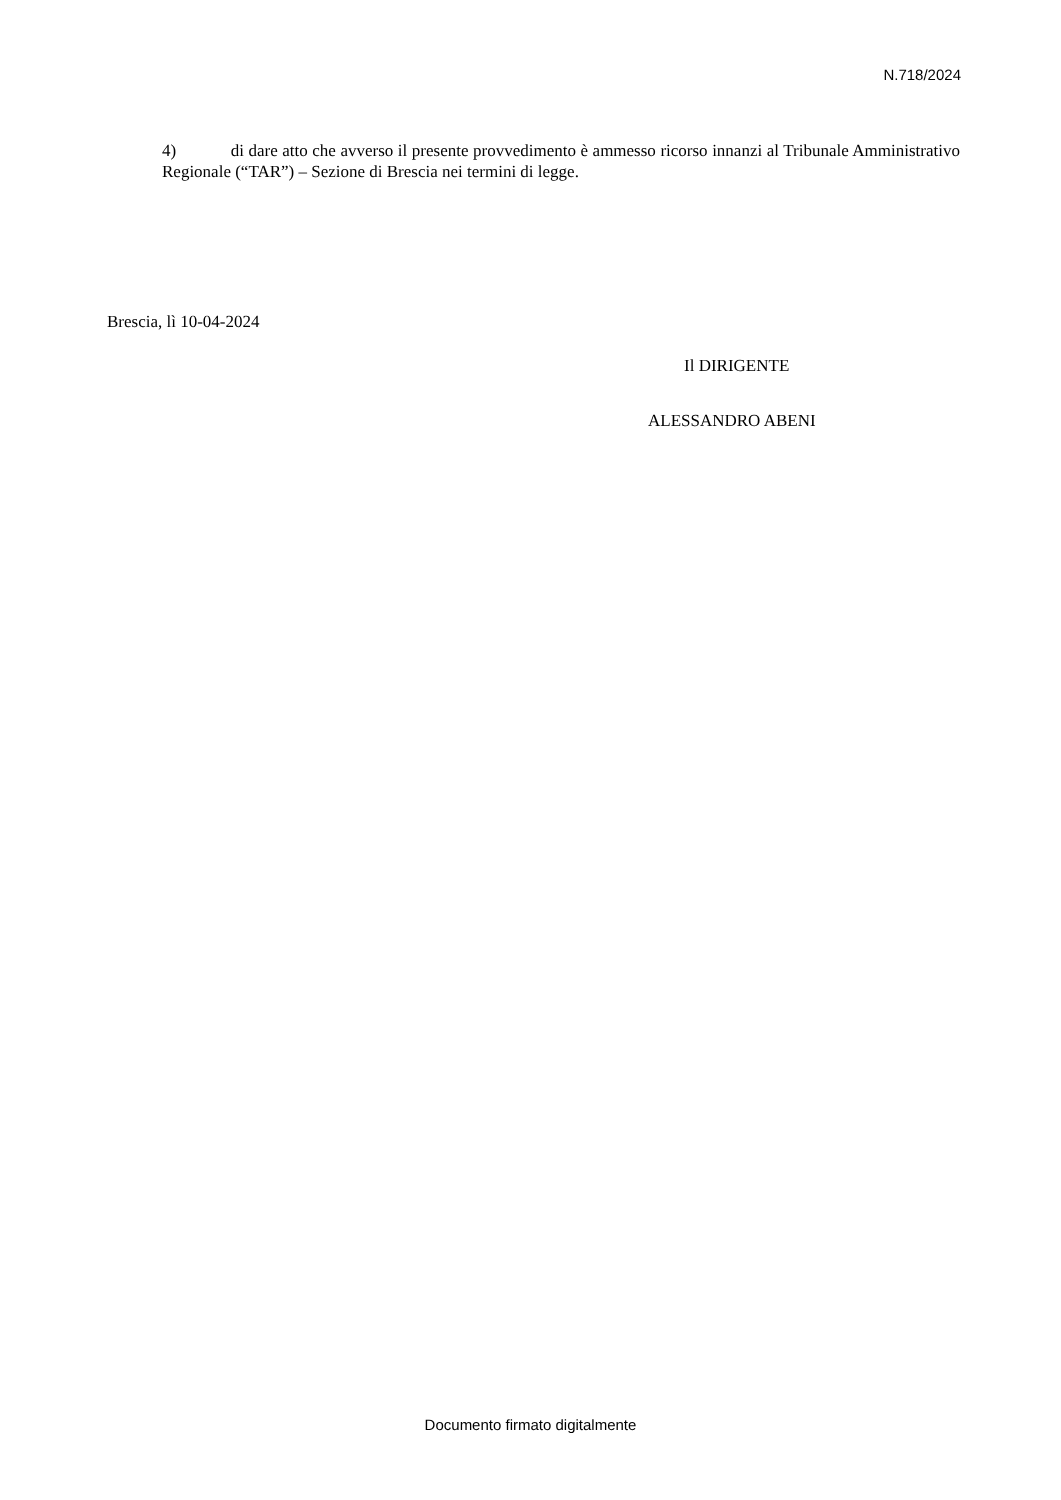N.718/2024
4) di dare atto che avverso il presente provvedimento è ammesso ricorso innanzi al Tribunale Amministrativo Regionale (“TAR”) – Sezione di Brescia nei termini di legge.
Brescia, lì 10-04-2024
Il DIRIGENTE
ALESSANDRO ABENI
Documento firmato digitalmente